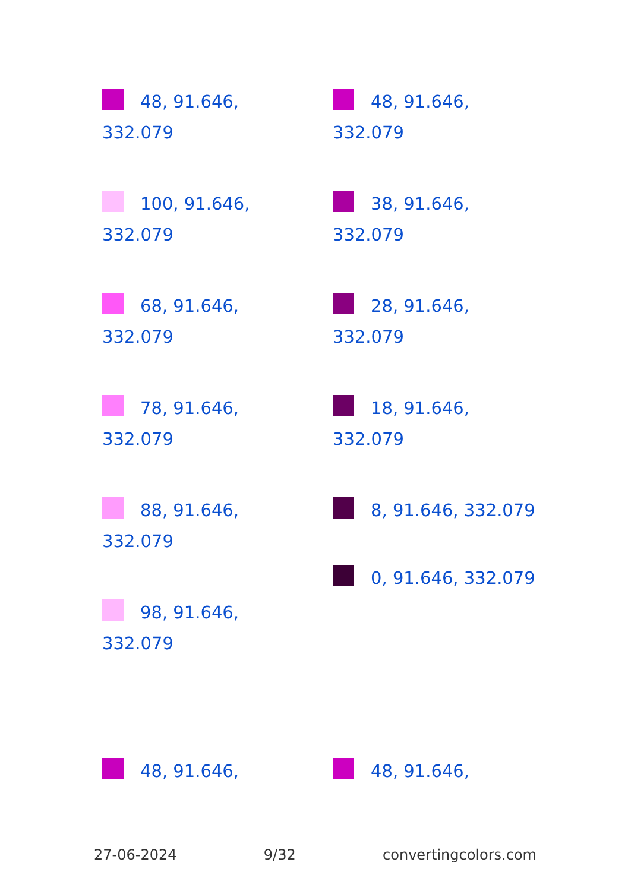48, 91.646, 332.079
100, 91.646, 332.079
68, 91.646, 332.079
78, 91.646, 332.079
88, 91.646, 332.079
98, 91.646, 332.079
48, 91.646, 332.079
38, 91.646, 332.079
28, 91.646, 332.079
18, 91.646, 332.079
8, 91.646, 332.079
0, 91.646, 332.079
48, 91.646, 48, 91.646,
27-06-2024 9/32 convertingcolors.com